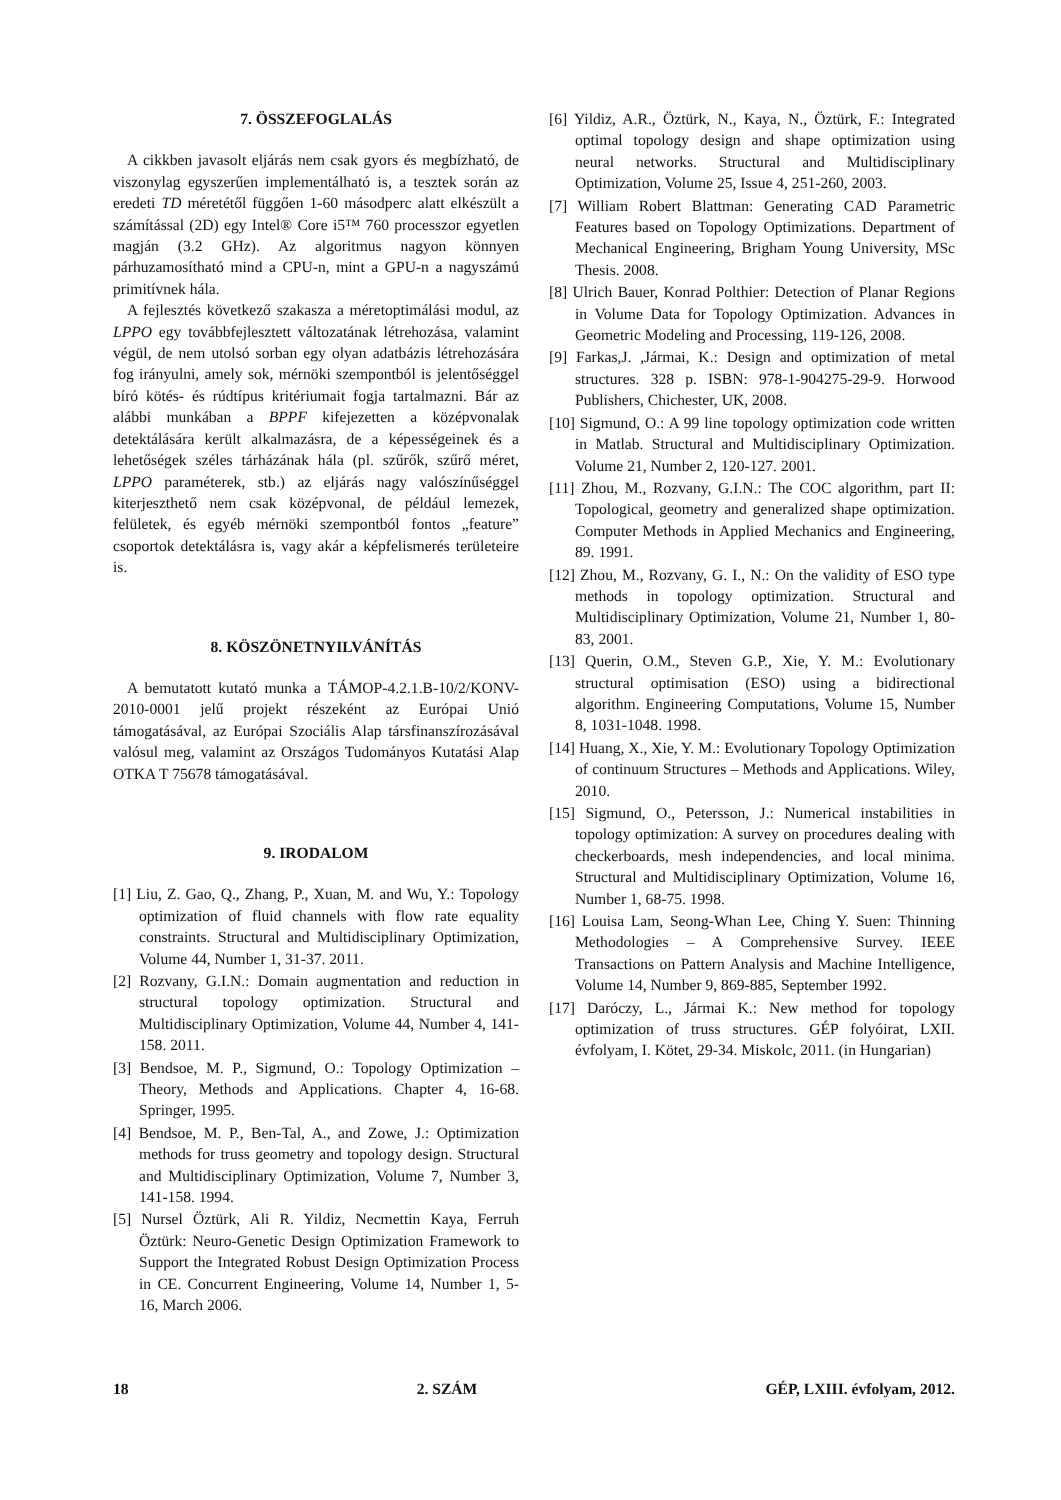7. ÖSSZEFOGLALÁS
A cikkben javasolt eljárás nem csak gyors és megbízható, de viszonylag egyszerűen implementálható is, a tesztek során az eredeti TD méretétől függően 1-60 másodperc alatt elkészült a számítással (2D) egy Intel® Core i5™ 760 processzor egyetlen magján (3.2 GHz). Az algoritmus nagyon könnyen párhuzamosítható mind a CPU-n, mint a GPU-n a nagyszámú primitívnek hála.
A fejlesztés következő szakasza a méretoptimálási modul, az LPPO egy továbbfejlesztett változatának létrehozása, valamint végül, de nem utolsó sorban egy olyan adatbázis létrehozására fog irányulni, amely sok, mérnöki szempontból is jelentőséggel bíró kötés- és rúdtípus kritériumait fogja tartalmazni. Bár az alábbi munkában a BPPF kifejezetten a középvonalak detektálására került alkalmazásra, de a képességeinek és a lehetőségek széles tárházának hála (pl. szűrők, szűrő méret, LPPO paraméterek, stb.) az eljárás nagy valószínűséggel kiterjeszthető nem csak középvonal, de például lemezek, felületek, és egyéb mérnöki szempontból fontos „feature” csoportok detektálásra is, vagy akár a képfelismerés területeire is.
8. KÖSZÖNETNYILVÁNÍTÁS
A bemutatott kutató munka a TÁMOP-4.2.1.B-10/2/KONV-2010-0001 jelű projekt részeként az Európai Unió támogatásával, az Európai Szociális Alap társfinanszírozásával valósul meg, valamint az Országos Tudományos Kutatási Alap OTKA T 75678 támogatásával.
9. IRODALOM
[1] Liu, Z. Gao, Q., Zhang, P., Xuan, M. and Wu, Y.: Topology optimization of fluid channels with flow rate equality constraints. Structural and Multidisciplinary Optimization, Volume 44, Number 1, 31-37. 2011.
[2] Rozvany, G.I.N.: Domain augmentation and reduction in structural topology optimization. Structural and Multidisciplinary Optimization, Volume 44, Number 4, 141-158. 2011.
[3] Bendsoe, M. P., Sigmund, O.: Topology Optimization – Theory, Methods and Applications. Chapter 4, 16-68. Springer, 1995.
[4] Bendsoe, M. P., Ben-Tal, A., and Zowe, J.: Optimization methods for truss geometry and topology design. Structural and Multidisciplinary Optimization, Volume 7, Number 3, 141-158. 1994.
[5] Nursel Öztürk, Ali R. Yildiz, Necmettin Kaya, Ferruh Öztürk: Neuro-Genetic Design Optimization Framework to Support the Integrated Robust Design Optimization Process in CE. Concurrent Engineering, Volume 14, Number 1, 5-16, March 2006.
[6] Yildiz, A.R., Öztürk, N., Kaya, N., Öztürk, F.: Integrated optimal topology design and shape optimization using neural networks. Structural and Multidisciplinary Optimization, Volume 25, Issue 4, 251-260, 2003.
[7] William Robert Blattman: Generating CAD Parametric Features based on Topology Optimizations. Department of Mechanical Engineering, Brigham Young University, MSc Thesis. 2008.
[8] Ulrich Bauer, Konrad Polthier: Detection of Planar Regions in Volume Data for Topology Optimization. Advances in Geometric Modeling and Processing, 119-126, 2008.
[9] Farkas,J. ,Jármai, K.: Design and optimization of metal structures. 328 p. ISBN: 978-1-904275-29-9. Horwood Publishers, Chichester, UK, 2008.
[10] Sigmund, O.: A 99 line topology optimization code written in Matlab. Structural and Multidisciplinary Optimization. Volume 21, Number 2, 120-127. 2001.
[11] Zhou, M., Rozvany, G.I.N.: The COC algorithm, part II: Topological, geometry and generalized shape optimization. Computer Methods in Applied Mechanics and Engineering, 89. 1991.
[12] Zhou, M., Rozvany, G. I., N.: On the validity of ESO type methods in topology optimization. Structural and Multidisciplinary Optimization, Volume 21, Number 1, 80-83, 2001.
[13] Querin, O.M., Steven G.P., Xie, Y. M.: Evolutionary structural optimisation (ESO) using a bidirectional algorithm. Engineering Computations, Volume 15, Number 8, 1031-1048. 1998.
[14] Huang, X., Xie, Y. M.: Evolutionary Topology Optimization of continuum Structures – Methods and Applications. Wiley, 2010.
[15] Sigmund, O., Petersson, J.: Numerical instabilities in topology optimization: A survey on procedures dealing with checkerboards, mesh independencies, and local minima. Structural and Multidisciplinary Optimization, Volume 16, Number 1, 68-75. 1998.
[16] Louisa Lam, Seong-Whan Lee, Ching Y. Suen: Thinning Methodologies – A Comprehensive Survey. IEEE Transactions on Pattern Analysis and Machine Intelligence, Volume 14, Number 9, 869-885, September 1992.
[17] Daróczy, L., Jármai K.: New method for topology optimization of truss structures. GÉP folyóirat, LXII. évfolyam, I. Kötet, 29-34. Miskolc, 2011. (in Hungarian)
18 2. SZÁM GÉP, LXIII. évfolyam, 2012.